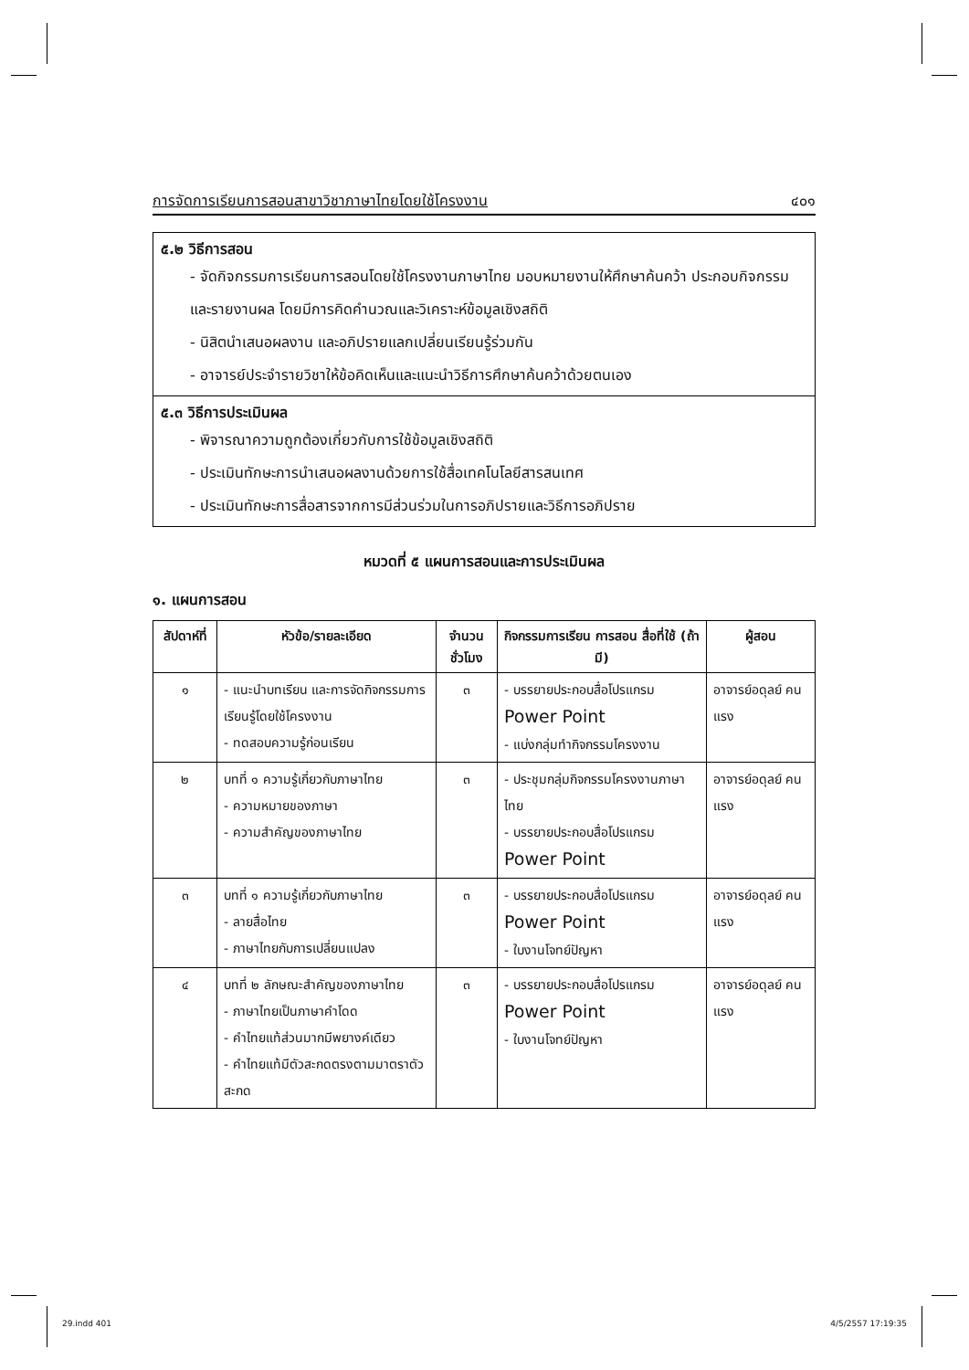การจัดการเรียนการสอนสาขาวิชาภาษาไทยโดยใช้โครงงาน ๔๐๑
๕.๒ วิธีการสอน
- จัดกิจกรรมการเรียนการสอนโดยใช้โครงงานภาษาไทย มอบหมายงานให้ศึกษาค้นคว้า ประกอบกิจกรรม และรายงานผล โดยมีการคิดคำนวณและวิเคราะห์ข้อมูลเชิงสถิติ
- นิสิตนำเสนอผลงาน และอภิปรายแลกเปลี่ยนเรียนรู้ร่วมกัน
- อาจารย์ประจำรายวิชาให้ข้อคิดเห็นและแนะนำวิธีการศึกษาค้นคว้าด้วยตนเอง
๕.๓ วิธีการประเมินผล
- พิจารณาความถูกต้องเกี่ยวกับการใช้ข้อมูลเชิงสถิติ
- ประเมินทักษะการนำเสนอผลงานด้วยการใช้สื่อเทคโนโลยีสารสนเทศ
- ประเมินทักษะการสื่อสารจากการมีส่วนร่วมในการอภิปรายและวิธีการอภิปราย
หมวดที่ ๕ แผนการสอนและการประเมินผล
๑. แผนการสอน
| สัปดาห์ที่ | หัวข้อ/รายละเอียด | จำนวน ชั่วโมง | กิจกรรมการเรียน การสอน สื่อที่ใช้ (ถ้ามี) | ผู้สอน |
| --- | --- | --- | --- | --- |
| ๑ | - แนะนำบทเรียน และการจัดกิจกรรมการเรียนรู้โดยใช้โครงงาน - ทดสอบความรู้ก่อนเรียน | ๓ | - บรรยายประกอบสื่อโปรแกรม Power Point - แบ่งกลุ่มทำกิจกรรมโครงงาน | อาจารย์อดุลย์ คนแรง |
| ๒ | บทที่ ๑ ความรู้เกี่ยวกับภาษาไทย - ความหมายของภาษา - ความสำคัญของภาษาไทย | ๓ | - ประชุมกลุ่มกิจกรรมโครงงานภาษาไทย - บรรยายประกอบสื่อโปรแกรม Power Point | อาจารย์อดุลย์ คนแรง |
| ๓ | บทที่ ๑ ความรู้เกี่ยวกับภาษาไทย - ลายสื่อไทย - ภาษาไทยกับการเปลี่ยนแปลง | ๓ | - บรรยายประกอบสื่อโปรแกรม Power Point - ใบงานโจทย์ปัญหา | อาจารย์อดุลย์ คนแรง |
| ๔ | บทที่ ๒ ลักษณะสำคัญของภาษาไทย - ภาษาไทยเป็นภาษาคำโดด - คำไทยแท้ส่วนมากมีพยางค์เดียว - คำไทยแท้มีตัวสะกดตรงตามมาตราตัวสะกด | ๓ | - บรรยายประกอบสื่อโปรแกรม Power Point - ใบงานโจทย์ปัญหา | อาจารย์อดุลย์ คนแรง |
29.indd 401 4/5/2557 17:19:35